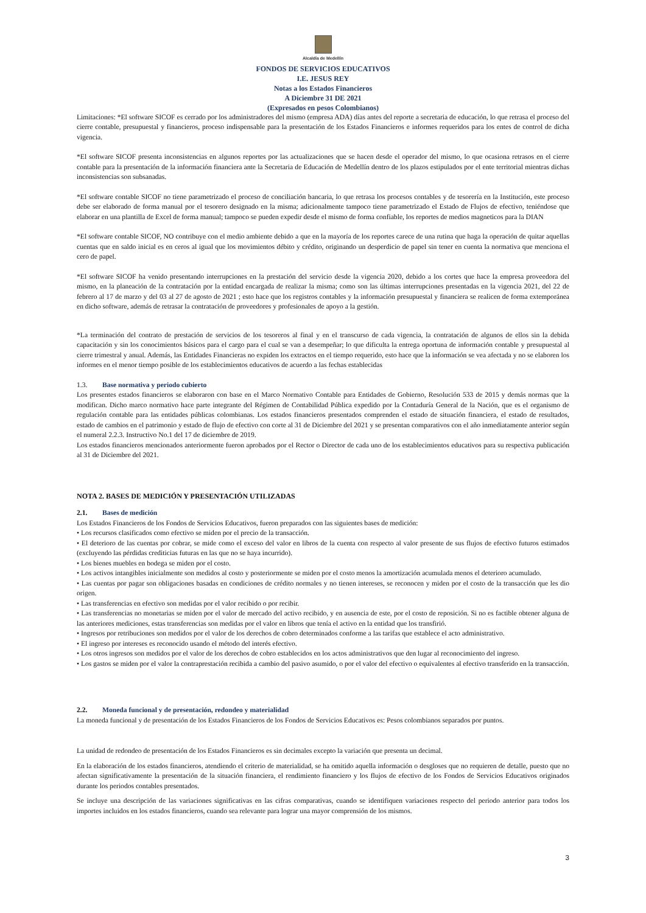Alcaldía de Medellín
FONDOS DE SERVICIOS EDUCATIVOS
I.E. JESUS REY
Notas a los Estados Financieros
A Diciembre 31 DE 2021
(Expresados en pesos Colombianos)
Limitaciones: *El software SICOF es cerrado por los administradores del mismo (empresa ADA) días antes del reporte a secretaria de educación, lo que retrasa el proceso del cierre contable, presupuestal y financieros, proceso indispensable para la presentación de los Estados Financieros e informes requeridos para los entes de control de dicha vigencia.
*El software SICOF presenta inconsistencias en algunos reportes por las actualizaciones que se hacen desde el operador del mismo, lo que ocasiona retrasos en el cierre contable para la presentación de la información financiera ante la Secretaria de Educación de Medellín dentro de los plazos estipulados por el ente territorial mientras dichas inconsistencias son subsanadas.
*El software contable SICOF no tiene parametrizado el proceso de conciliación bancaria, lo que retrasa los procesos contables y de tesorería en la Institución, este proceso debe ser elaborado de forma manual por el tesorero designado en la misma; adicionalmente tampoco tiene parametrizado el Estado de Flujos de efectivo, teniéndose que elaborar en una plantilla de Excel de forma manual; tampoco se pueden expedir desde el mismo de forma confiable, los reportes de medios magneticos para la DIAN
*El software contable SICOF, NO contribuye con el medio ambiente debido a que en la mayoría de los reportes carece de una rutina que haga la operación de quitar aquellas cuentas que en saldo inicial es en ceros al igual que los movimientos débito y crédito, originando un desperdicio de papel sin tener en cuenta la normativa que menciona el cero de papel.
*El software SICOF ha venido presentando interrupciones en la prestación del servicio desde la vigencia 2020, debido a los cortes que hace la empresa proveedora del mismo, en la planeación de la contratación por la entidad encargada de realizar la misma; como son las últimas interrupciones presentadas en la vigencia 2021, del 22 de febrero al 17 de marzo y del 03 al 27 de agosto de 2021 ; esto hace que los registros contables y la información presupuestal y financiera se realicen de forma extemporánea en dicho software, además de retrasar la contratación de proveedores y profesionales de apoyo a la gestión.
*La terminación del contrato de prestación de servicios de los tesoreros al final y en el transcurso de cada vigencia, la contratación de algunos de ellos sin la debida capacitación y sin los conocimientos básicos para el cargo para el cual se van a desempeñar; lo que dificulta la entrega oportuna de información contable y presupuestal al cierre trimestral y anual. Además, las Entidades Financieras no expiden los extractos en el tiempo requerido, esto hace que la información se vea afectada y no se elaboren los informes en el menor tiempo posible de los establecimientos educativos de acuerdo a las fechas establecidas
1.3. Base normativa y periodo cubierto
Los presentes estados financieros se elaboraron con base en el Marco Normativo Contable para Entidades de Gobierno, Resolución 533 de 2015 y demás normas que la modifican. Dicho marco normativo hace parte integrante del Régimen de Contabilidad Pública expedido por la Contaduría General de la Nación, que es el organismo de regulación contable para las entidades públicas colombianas. Los estados financieros presentados comprenden el estado de situación financiera, el estado de resultados, estado de cambios en el patrimonio y estado de flujo de efectivo con corte al 31 de Diciembre del 2021 y se presentan comparativos con el año inmediatamente anterior según el numeral 2.2.3. Instructivo No.1 del 17 de diciembre de 2019.
Los estados financieros mencionados anteriormente fueron aprobados por el Rector o Director de cada uno de los establecimientos educativos para su respectiva publicación al 31 de Diciembre del 2021.
NOTA 2. BASES DE MEDICIÓN Y PRESENTACIÓN UTILIZADAS
2.1. Bases de medición
Los Estados Financieros de los Fondos de Servicios Educativos, fueron preparados con las siguientes bases de medición:
• Los recursos clasificados como efectivo se miden por el precio de la transacción.
• El deterioro de las cuentas por cobrar, se mide como el exceso del valor en libros de la cuenta con respecto al valor presente de sus flujos de efectivo futuros estimados (excluyendo las pérdidas crediticias futuras en las que no se haya incurrido).
• Los bienes muebles en bodega se miden por el costo.
• Los activos intangibles inicialmente son medidos al costo y posteriormente se miden por el costo menos la amortización acumulada menos el deterioro acumulado.
• Las cuentas por pagar son obligaciones basadas en condiciones de crédito normales y no tienen intereses, se reconocen y miden por el costo de la transacción que les dio origen.
• Las transferencias en efectivo son medidas por el valor recibido o por recibir.
• Las transferencias no monetarias se miden por el valor de mercado del activo recibido, y en ausencia de este, por el costo de reposición. Si no es factible obtener alguna de las anteriores mediciones, estas transferencias son medidas por el valor en libros que tenía el activo en la entidad que los transfirió.
• Ingresos por retribuciones son medidos por el valor de los derechos de cobro determinados conforme a las tarifas que establece el acto administrativo.
• El ingreso por intereses es reconocido usando el método del interés efectivo.
• Los otros ingresos son medidos por el valor de los derechos de cobro establecidos en los actos administrativos que den lugar al reconocimiento del ingreso.
• Los gastos se miden por el valor la contraprestación recibida a cambio del pasivo asumido, o por el valor del efectivo o equivalentes al efectivo transferido en la transacción.
2.2. Moneda funcional y de presentación, redondeo y materialidad
La moneda funcional y de presentación de los Estados Financieros de los Fondos de Servicios Educativos es: Pesos colombianos separados por puntos.
La unidad de redondeo de presentación de los Estados Financieros es sin decimales excepto la variación que presenta un decimal.
En la elaboración de los estados financieros, atendiendo el criterio de materialidad, se ha omitido aquella información o desgloses que no requieren de detalle, puesto que no afectan significativamente la presentación de la situación financiera, el rendimiento financiero y los flujos de efectivo de los Fondos de Servicios Educativos originados durante los periodos contables presentados.
Se incluye una descripción de las variaciones significativas en las cifras comparativas, cuando se identifiquen variaciones respecto del periodo anterior para todos los importes incluidos en los estados financieros, cuando sea relevante para lograr una mayor comprensión de los mismos.
3